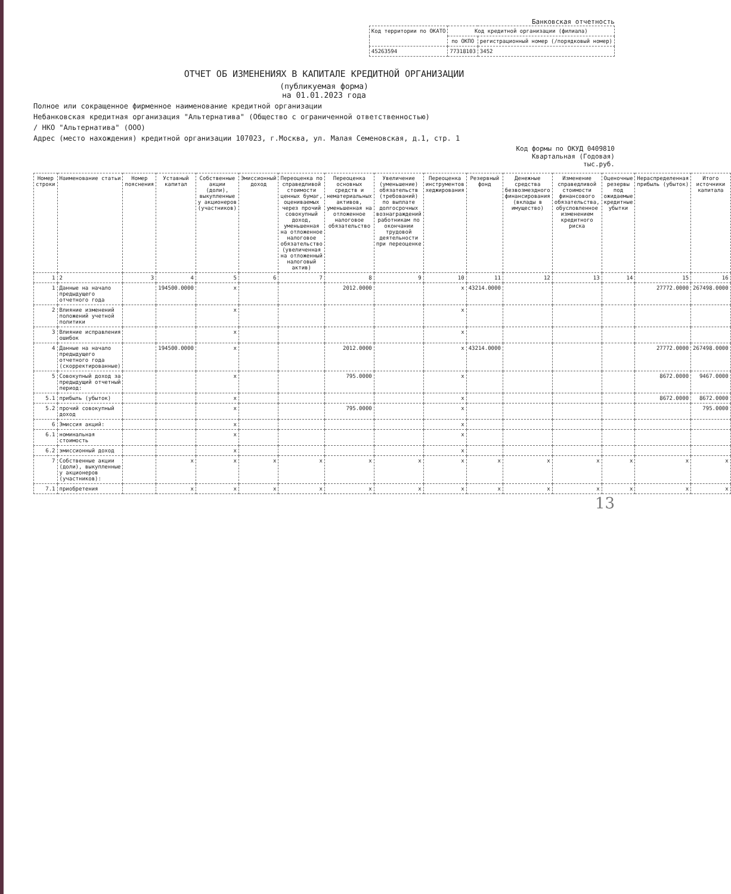Банковская отчетность
| Код территории по ОКАТО | Код кредитной организации (филиала) | |
| --- | --- | --- |
| | по ОКПО | регистрационный номер (/порядковый номер) |
| 45263594 | 77318103 | 3452 |
ОТЧЕТ ОБ ИЗМЕНЕНИЯХ В КАПИТАЛЕ КРЕДИТНОЙ ОРГАНИЗАЦИИ
(публикуемая форма)
на 01.01.2023 года
Полное или сокращенное фирменное наименование кредитной организации
Небанковская кредитная организация "Альтернатива" (Общество с ограниченной ответственностью)
/ НКО "Альтернатива" (ООО)
Адрес (место нахождения) кредитной организации 107023, г.Москва, ул. Малая Семеновская, д.1, стр. 1
Код формы по ОКУД 0409810
Квартальная (Годовая)
тыс.руб.
| Номер строки | Наименование статьи | Номер пояснения | Уставный капитал | Собственные акции (доли), выкупленные у акционеров (участников) | Эмиссионный доход | Переоценка по справедливой стоимости ценных бумаг, оцениваемых через прочий совокупный доход, уменьшенная на отложенное налоговое обязательство (увеличенная на отложенный налоговый актив) | Переоценка основных средств и нематериальных активов, уменьшенная на отложенное налоговое обязательство | Увеличение (уменьшение) обязательств (требований) по выплате долгосрочных вознаграждений работникам по окончании трудовой деятельности при переоценке | Переоценка инструментов хеджирования | Резервный фонд | Денежные средства безвозмездного финансирования (вклады в имущество) | Изменение справедливой стоимости финансового обязательства, обусловленное изменением кредитного риска | Оценочные резервы под ожидаемые кредитные убытки | Нераспределенная прибыль (убыток) | Итого источники капитала |
| --- | --- | --- | --- | --- | --- | --- | --- | --- | --- | --- | --- | --- | --- | --- | --- |
| 1 | 2 | 3 | 4 | 5 | 6 | 7 | 8 | 9 | 10 | 11 | 12 | 13 | 14 | 15 | 16 |
| 1 | Данные на начало предыдущего отчетного года | | 194500.0000 | x | | | 2012.0000 | | x | 43214.0000 | | | | 27772.0000 | 267498.0000 |
| 2 | Влияние изменений положений учетной политики | | | x | | | | | x | | | | | | |
| 3 | Влияние исправления ошибок | | | x | | | | | x | | | | | | |
| 4 | Данные на начало предыдущего отчетного года (скорректированные) | | 194500.0000 | x | | | 2012.0000 | | x | 43214.0000 | | | | 27772.0000 | 267498.0000 |
| 5 | Совокупный доход за предыдущий отчетный период: | | | x | | | 795.0000 | | x | | | | | 8672.0000 | 9467.0000 |
| 5.1 | прибыль (убыток) | | | x | | | | | x | | | | | 8672.0000 | 8672.0000 |
| 5.2 | прочий совокупный доход | | | x | | | 795.0000 | | x | | | | | | 795.0000 |
| 6 | Эмиссия акций: | | | x | | | | | x | | | | | | |
| 6.1 | номинальная стоимость | | | x | | | | | x | | | | | | |
| 6.2 | эмиссионный доход | | | x | | | | | x | | | | | | |
| 7 | Собственные акции (доли), выкупленные у акционеров (участников): | | x | x | x | x | x | x | x | x | x | x | x | x | x |
| 7.1 | приобретения | | x | x | x | x | x | x | x | x | x | x | x | x | x |
13